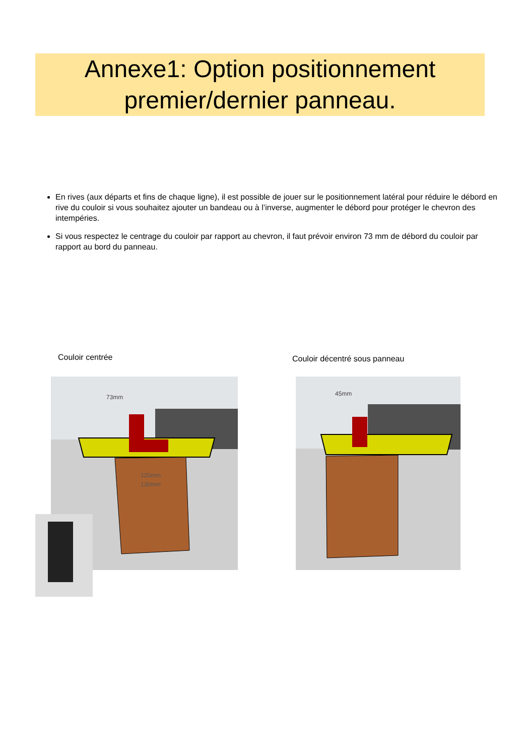Annexe1: Option positionnement
premier/dernier panneau.
En rives (aux départs et fins de chaque ligne), il est possible de jouer sur le positionnement latéral pour réduire le débord en rive du couloir si vous souhaitez ajouter un bandeau ou à l’inverse, augmenter le débord pour protéger le chevron des intempéries.
Si vous respectez le centrage du couloir par rapport au chevron, il faut prévoir environ 73 mm de débord du couloir par rapport au bord du panneau.
Couloir centrée Couloir décentré sous panneau
73mm
120mm
130mm
45mm